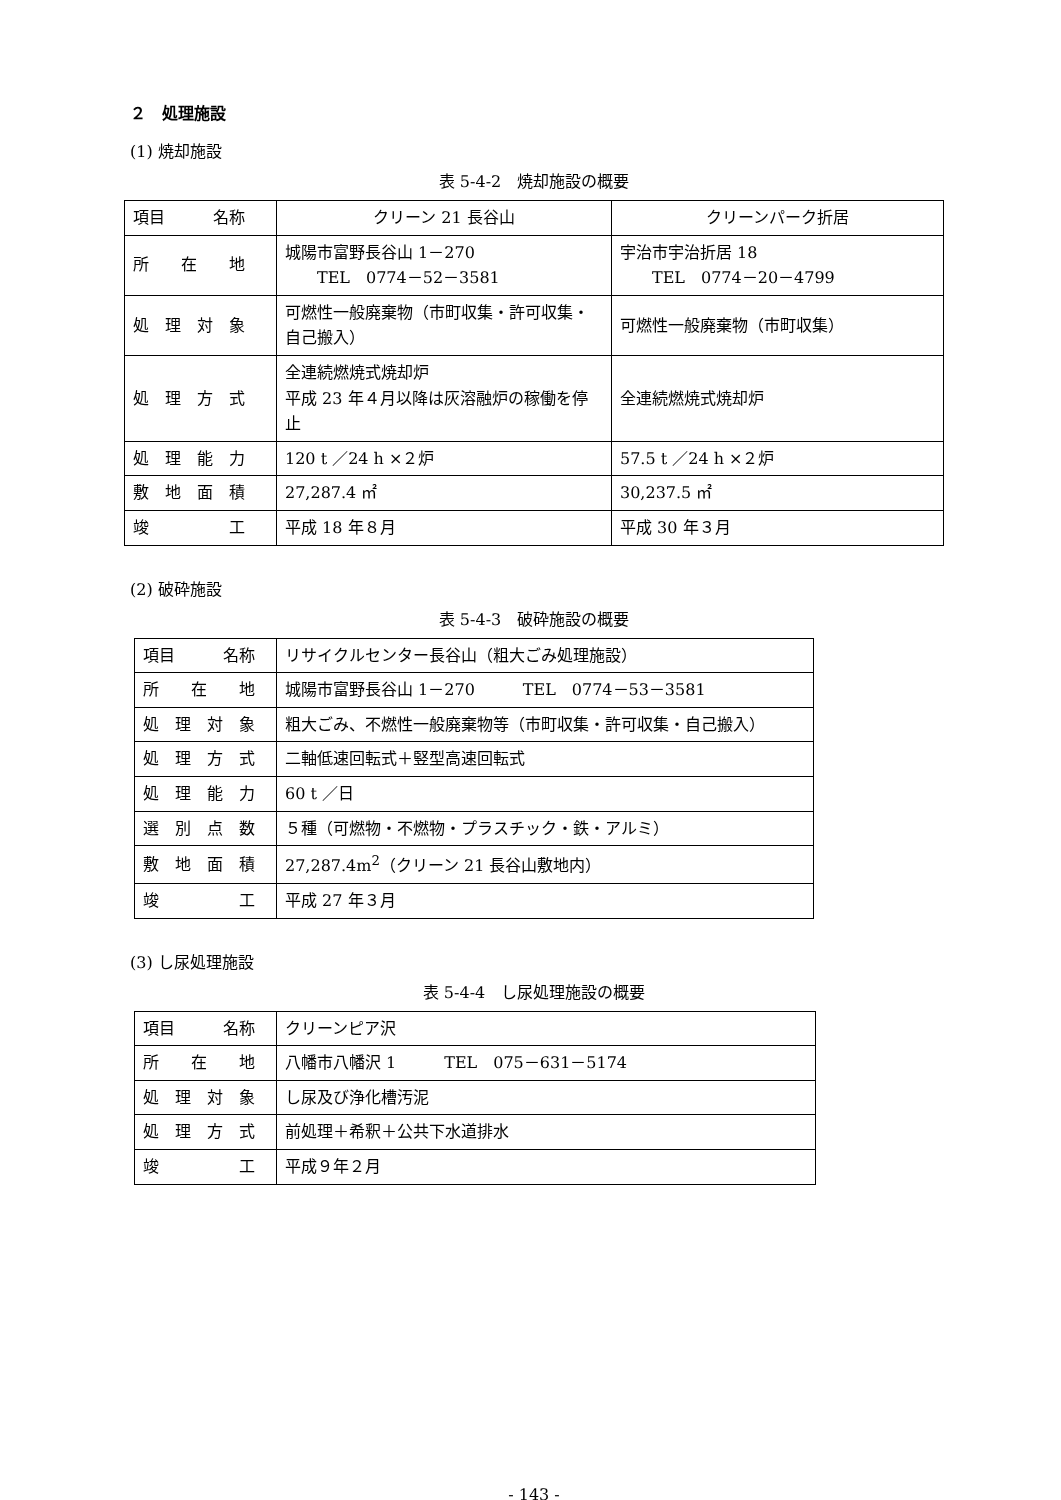２　処理施設
(1) 焼却施設
表 5-4-2　焼却施設の概要
| 項目 名称 | クリーン 21 長谷山 | クリーンパーク折居 |
| 所 在 地 | 城陽市富野長谷山 1－270 TEL 0774－52－3581 | 宇治市宇治折居 18 TEL 0774－20－4799 |
| 処 理 対 象 | 可燃性一般廃棄物（市町収集・許可収集・自己搬入） | 可燃性一般廃棄物（市町収集） |
| 処 理 方 式 | 全連続燃焼式焼却炉 平成 23 年４月以降は灰溶融炉の稼働を停止 | 全連続燃焼式焼却炉 |
| 処 理 能 力 | 120 t ／24 h ×２炉 | 57.5 t ／24 h ×２炉 |
| 敷 地 面 積 | 27,287.4 ㎡ | 30,237.5 ㎡ |
| 竣 工 | 平成 18 年８月 | 平成 30 年３月 |
(2) 破砕施設
表 5-4-3　破砕施設の概要
| 項目 名称 | リサイクルセンター長谷山（粗大ごみ処理施設） |
| 所 在 地 | 城陽市富野長谷山 1－270 TEL 0774－53－3581 |
| 処 理 対 象 | 粗大ごみ、不燃性一般廃棄物等（市町収集・許可収集・自己搬入） |
| 処 理 方 式 | 二軸低速回転式＋竪型高速回転式 |
| 処 理 能 力 | 60 t ／日 |
| 選 別 点 数 | ５種（可燃物・不燃物・プラスチック・鉄・アルミ） |
| 敷 地 面 積 | 27,287.4m<sup>2</sup>（クリーン 21 長谷山敷地内） |
| 竣 工 | 平成 27 年３月 |
(3) し尿処理施設
表 5-4-4　し尿処理施設の概要
| 項目 名称 | クリーンピア沢 |
| 所 在 地 | 八幡市八幡沢 1 TEL 075－631－5174 |
| 処 理 対 象 | し尿及び浄化槽汚泥 |
| 処 理 方 式 | 前処理＋希釈＋公共下水道排水 |
| 竣 工 | 平成９年２月 |
- 143 -